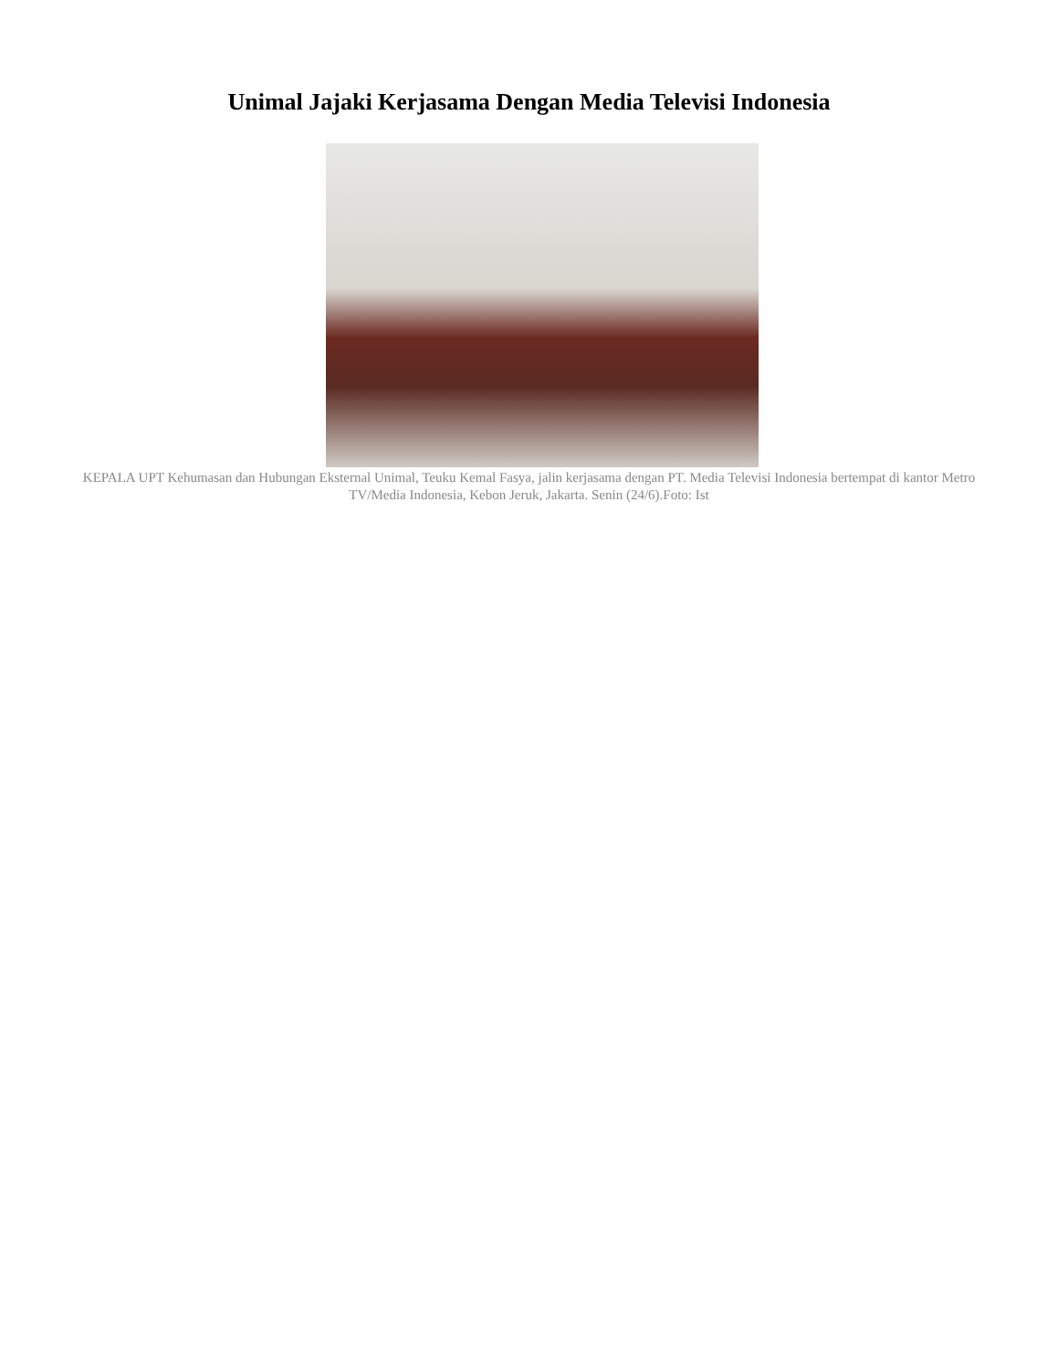Unimal Jajaki Kerjasama Dengan Media Televisi Indonesia
KEPALA UPT Kehumasan dan Hubungan Eksternal Unimal, Teuku Kemal Fasya, jalin kerjasama dengan PT. Media Televisi Indonesia bertempat di kantor Metro TV/Media Indonesia, Kebon Jeruk, Jakarta. Senin (24/6).Foto: Ist